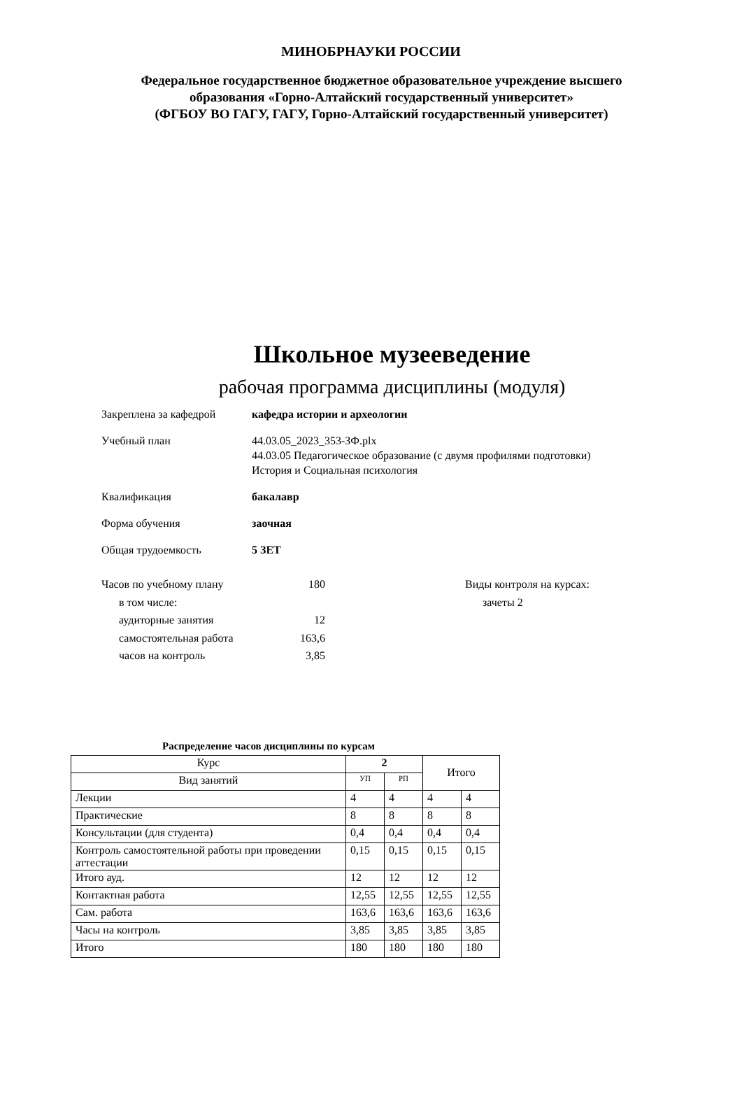МИНОБРНАУКИ РОССИИ
Федеральное государственное бюджетное образовательное учреждение высшего
образования «Горно-Алтайский государственный университет»
(ФГБОУ ВО ГАГУ, ГАГУ, Горно-Алтайский государственный университет)
Школьное музееведение
рабочая программа дисциплины (модуля)
Закреплена за кафедрой кафедра истории и археологии
Учебный план 44.03.05_2023_353-ЗФ.plx
44.03.05 Педагогическое образование (с двумя профилями подготовки)
История и Социальная психология
Квалификация бакалавр
Форма обучения заочная
Общая трудоемкость 5 ЗЕТ
Часов по учебному плану 180
в том числе:
аудиторные занятия 12
самостоятельная работа 163,6
часов на контроль 3,85
Виды контроля на курсах:
зачеты 2
Распределение часов дисциплины по курсам
| Курс | 2 | | Итого | |
| --- | --- | --- | --- | --- |
| Вид занятий | УП | РП | | |
| Лекции | 4 | 4 | 4 | 4 |
| Практические | 8 | 8 | 8 | 8 |
| Консультации (для студента) | 0,4 | 0,4 | 0,4 | 0,4 |
| Контроль самостоятельной работы при проведении аттестации | 0,15 | 0,15 | 0,15 | 0,15 |
| Итого ауд. | 12 | 12 | 12 | 12 |
| Контактная работа | 12,55 | 12,55 | 12,55 | 12,55 |
| Сам. работа | 163,6 | 163,6 | 163,6 | 163,6 |
| Часы на контроль | 3,85 | 3,85 | 3,85 | 3,85 |
| Итого | 180 | 180 | 180 | 180 |